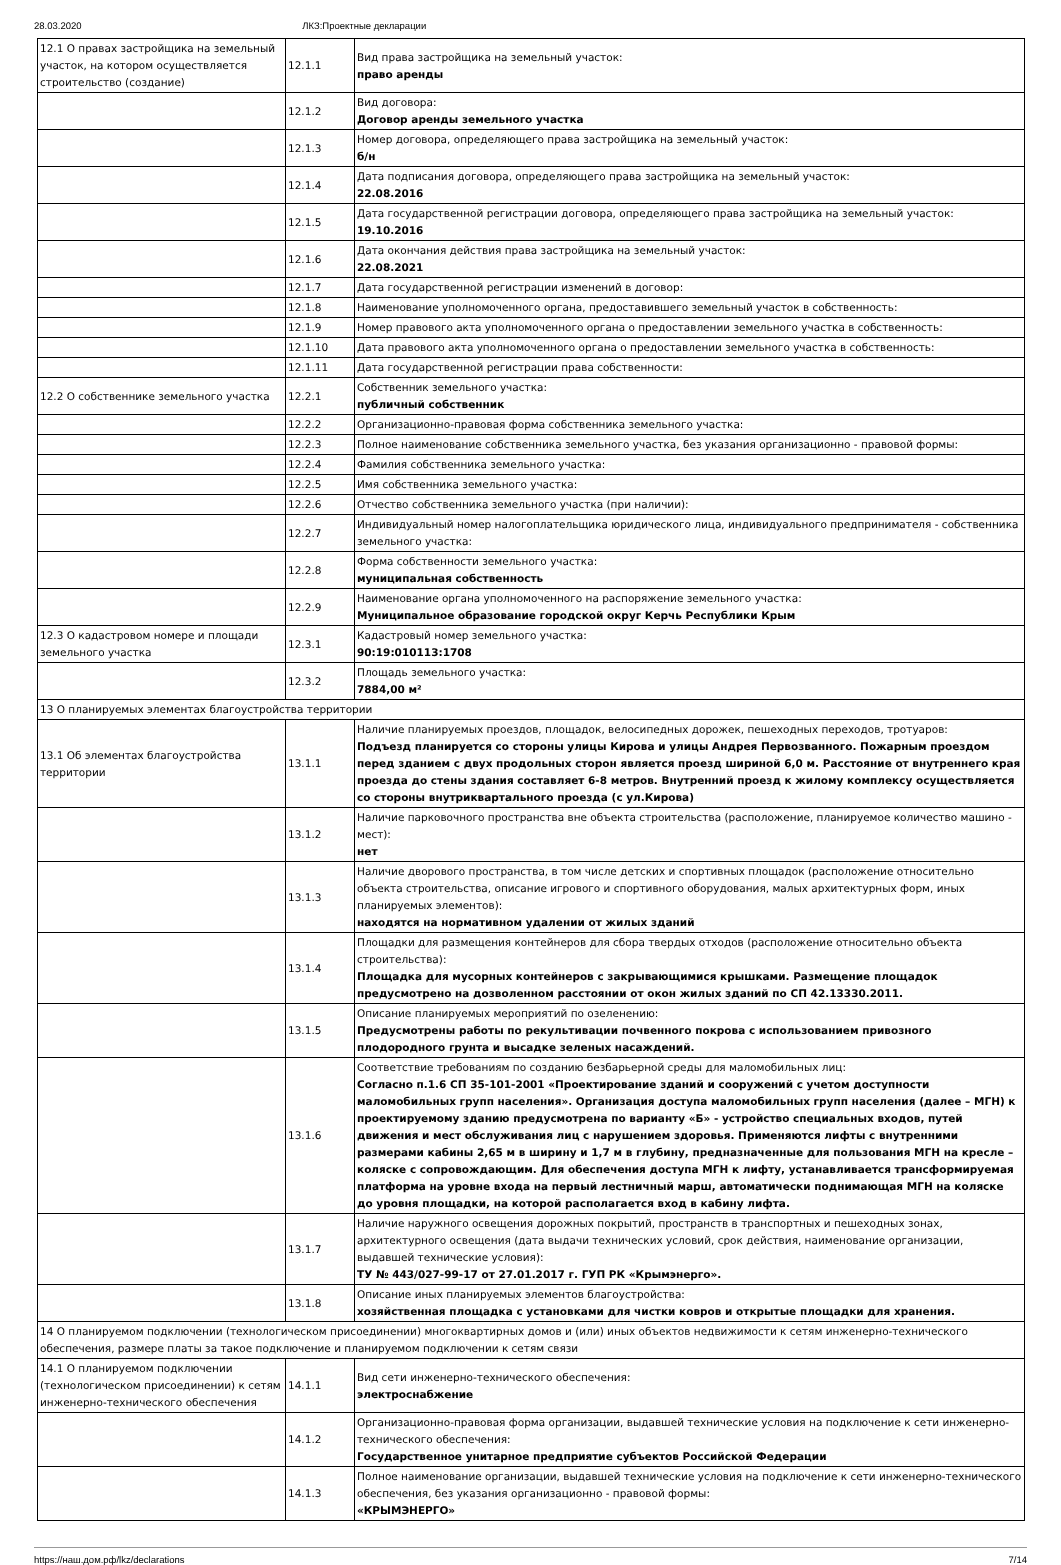28.03.2020 ЛКЗ:Проектные декларации
| 12.1 О правах застройщика на земельный участок, на котором осуществляется строительство (создание) | 12.1.1 | Вид права застройщика на земельный участок: право аренды |
| | 12.1.2 | Вид договора: Договор аренды земельного участка |
| | 12.1.3 | Номер договора, определяющего права застройщика на земельный участок: б/н |
| | 12.1.4 | Дата подписания договора, определяющего права застройщика на земельный участок: 22.08.2016 |
| | 12.1.5 | Дата государственной регистрации договора, определяющего права застройщика на земельный участок: 19.10.2016 |
| | 12.1.6 | Дата окончания действия права застройщика на земельный участок: 22.08.2021 |
| | 12.1.7 | Дата государственной регистрации изменений в договор: |
| | 12.1.8 | Наименование уполномоченного органа, предоставившего земельный участок в собственность: |
| | 12.1.9 | Номер правового акта уполномоченного органа о предоставлении земельного участка в собственность: |
| | 12.1.10 | Дата правового акта уполномоченного органа о предоставлении земельного участка в собственность: |
| | 12.1.11 | Дата государственной регистрации права собственности: |
| 12.2 О собственнике земельного участка | 12.2.1 | Собственник земельного участка: публичный собственник |
| | 12.2.2 | Организационно-правовая форма собственника земельного участка: |
| | 12.2.3 | Полное наименование собственника земельного участка, без указания организационно - правовой формы: |
| | 12.2.4 | Фамилия собственника земельного участка: |
| | 12.2.5 | Имя собственника земельного участка: |
| | 12.2.6 | Отчество собственника земельного участка (при наличии): |
| | 12.2.7 | Индивидуальный номер налогоплательщика юридического лица, индивидуального предпринимателя - собственника земельного участка: |
| | 12.2.8 | Форма собственности земельного участка: муниципальная собственность |
| | 12.2.9 | Наименование органа уполномоченного на распоряжение земельного участка: Муниципальное образование городской округ Керчь Республики Крым |
| 12.3 О кадастровом номере и площади земельного участка | 12.3.1 | Кадастровый номер земельного участка: 90:19:010113:1708 |
| | 12.3.2 | Площадь земельного участка: 7884,00 м² |
| 13 О планируемых элементах благоустройства территории | | |
| 13.1 Об элементах благоустройства территории | 13.1.1 | Наличие планируемых проездов, площадок, велосипедных дорожек, пешеходных переходов, тротуаров: Подъезд планируется со стороны улицы Кирова и улицы Андрея Первозванного. Пожарным проездом перед зданием с двух продольных сторон является проезд шириной 6,0 м. Расстояние от внутреннего края проезда до стены здания составляет 6-8 метров. Внутренний проезд к жилому комплексу осуществляется со стороны внутриквартального проезда (с ул.Кирова) |
| | 13.1.2 | Наличие парковочного пространства вне объекта строительства (расположение, планируемое количество машино - мест): нет |
| | 13.1.3 | Наличие дворового пространства, в том числе детских и спортивных площадок (расположение относительно объекта строительства, описание игрового и спортивного оборудования, малых архитектурных форм, иных планируемых элементов): находятся на нормативном удалении от жилых зданий |
| | 13.1.4 | Площадки для размещения контейнеров для сбора твердых отходов (расположение относительно объекта строительства): Площадка для мусорных контейнеров с закрывающимися крышками. Размещение площадок предусмотрено на дозволенном расстоянии от окон жилых зданий по СП 42.13330.2011. |
| | 13.1.5 | Описание планируемых мероприятий по озеленению: Предусмотрены работы по рекультивации почвенного покрова с использованием привозного плодородного грунта и высадке зеленых насаждений. |
| | 13.1.6 | Соответствие требованиям по созданию безбарьерной среды для маломобильных лиц: Согласно п.1.6 СП 35-101-2001 «Проектирование зданий и сооружений с учетом доступности маломобильных групп населения». Организация доступа маломобильных групп населения (далее – МГН) к проектируемому зданию предусмотрена по варианту «Б» - устройство специальных входов, путей движения и мест обслуживания лиц с нарушением здоровья. Применяются лифты с внутренними размерами кабины 2,65 м в ширину и 1,7 м в глубину, предназначенные для пользования МГН на кресле – коляске с сопровождающим. Для обеспечения доступа МГН к лифту, устанавливается трансформируемая платформа на уровне входа на первый лестничный марш, автоматически поднимающая МГН на коляске до уровня площадки, на которой располагается вход в кабину лифта. |
| | 13.1.7 | Наличие наружного освещения дорожных покрытий, пространств в транспортных и пешеходных зонах, архитектурного освещения (дата выдачи технических условий, срок действия, наименование организации, выдавшей технические условия): ТУ № 443/027-99-17 от 27.01.2017 г. ГУП РК «Крымэнерго». |
| | 13.1.8 | Описание иных планируемых элементов благоустройства: хозяйственная площадка с установками для чистки ковров и открытые площадки для хранения. |
| 14 О планируемом подключении (технологическом присоединении) многоквартирных домов и (или) иных объектов недвижимости к сетям инженерно-технического обеспечения, размере платы за такое подключение и планируемом подключении к сетям связи | | |
| 14.1 О планируемом подключении (технологическом присоединении) к сетям инженерно-технического обеспечения | 14.1.1 | Вид сети инженерно-технического обеспечения: электроснабжение |
| | 14.1.2 | Организационно-правовая форма организации, выдавшей технические условия на подключение к сети инженерно-технического обеспечения: Государственное унитарное предприятие субъектов Российской Федерации |
| | 14.1.3 | Полное наименование организации, выдавшей технические условия на подключение к сети инженерно-технического обеспечения, без указания организационно - правовой формы: «КРЫМЭНЕРГО» |
https://наш.дом.рф/lkz/declarations 7/14